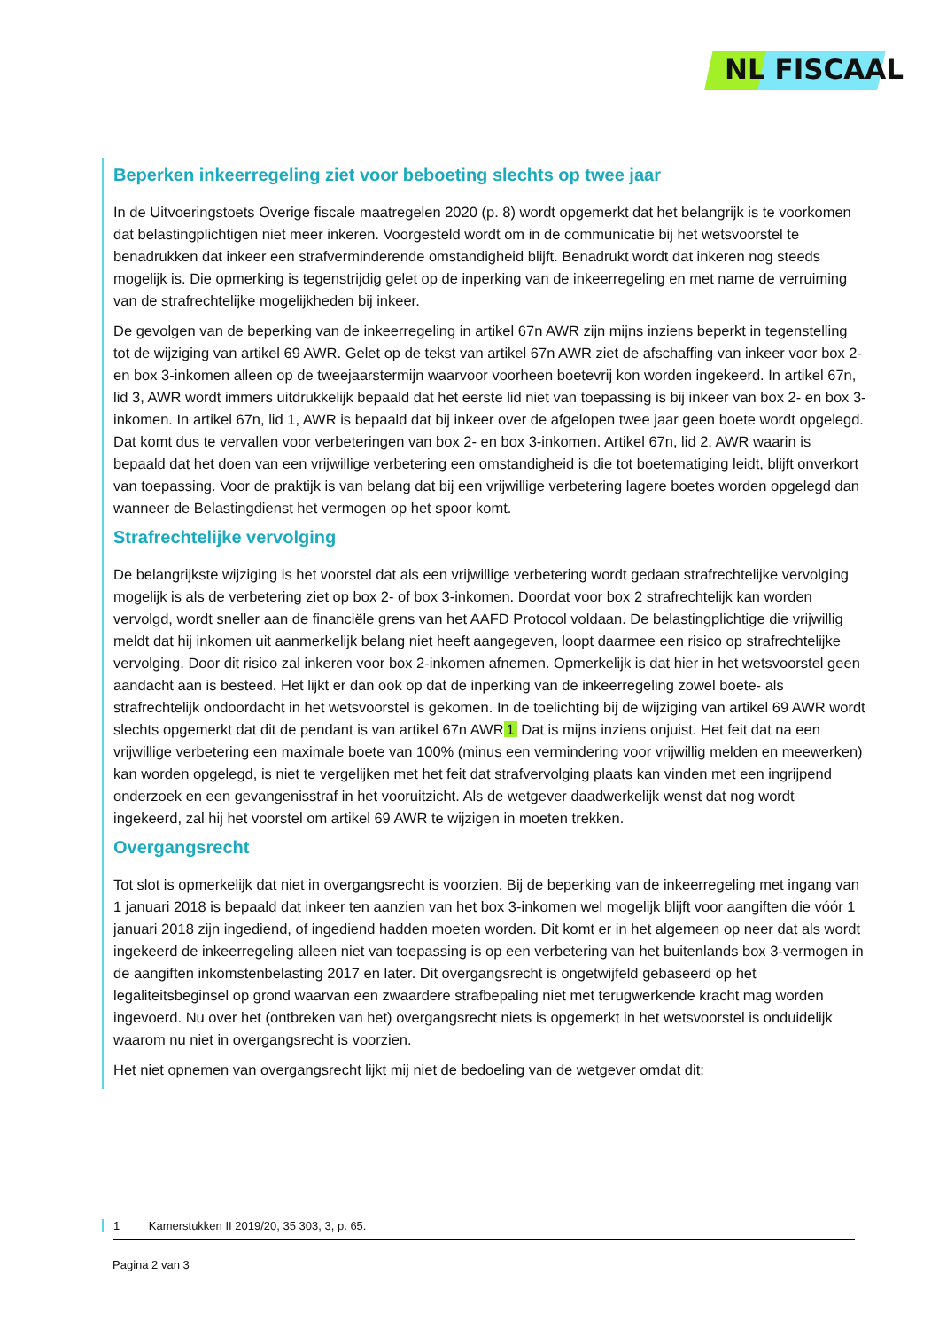NL FISCAAL
Beperken inkeerregeling ziet voor beboeting slechts op twee jaar
In de Uitvoeringstoets Overige fiscale maatregelen 2020 (p. 8) wordt opgemerkt dat het belangrijk is te voorkomen dat belastingplichtigen niet meer inkeren. Voorgesteld wordt om in de communicatie bij het wetsvoorstel te benadrukken dat inkeer een strafverminderende omstandigheid blijft. Benadrukt wordt dat inkeren nog steeds mogelijk is. Die opmerking is tegenstrijdig gelet op de inperking van de inkeerregeling en met name de verruiming van de strafrechtelijke mogelijkheden bij inkeer.
De gevolgen van de beperking van de inkeerregeling in artikel 67n AWR zijn mijns inziens beperkt in tegenstelling tot de wijziging van artikel 69 AWR. Gelet op de tekst van artikel 67n AWR ziet de afschaffing van inkeer voor box 2- en box 3-inkomen alleen op de tweejaarstermijn waarvoor voorheen boetevrij kon worden ingekeerd. In artikel 67n, lid 3, AWR wordt immers uitdrukkelijk bepaald dat het eerste lid niet van toepassing is bij inkeer van box 2- en box 3- inkomen. In artikel 67n, lid 1, AWR is bepaald dat bij inkeer over de afgelopen twee jaar geen boete wordt opgelegd. Dat komt dus te vervallen voor verbeteringen van box 2- en box 3-inkomen. Artikel 67n, lid 2, AWR waarin is bepaald dat het doen van een vrijwillige verbetering een omstandigheid is die tot boetematiging leidt, blijft onverkort van toepassing. Voor de praktijk is van belang dat bij een vrijwillige verbetering lagere boetes worden opgelegd dan wanneer de Belastingdienst het vermogen op het spoor komt.
Strafrechtelijke vervolging
De belangrijkste wijziging is het voorstel dat als een vrijwillige verbetering wordt gedaan strafrechtelijke vervolging mogelijk is als de verbetering ziet op box 2- of box 3-inkomen. Doordat voor box 2 strafrechtelijk kan worden vervolgd, wordt sneller aan de financiële grens van het AAFD Protocol voldaan. De belastingplichtige die vrijwillig meldt dat hij inkomen uit aanmerkelijk belang niet heeft aangegeven, loopt daarmee een risico op strafrechtelijke vervolging. Door dit risico zal inkeren voor box 2-inkomen afnemen. Opmerkelijk is dat hier in het wetsvoorstel geen aandacht aan is besteed. Het lijkt er dan ook op dat de inperking van de inkeerregeling zowel boete- als strafrechtelijk ondoordacht in het wetsvoorstel is gekomen. In de toelichting bij de wijziging van artikel 69 AWR wordt slechts opgemerkt dat dit de pendant is van artikel 67n AWR 1 Dat is mijns inziens onjuist. Het feit dat na een vrijwillige verbetering een maximale boete van 100% (minus een vermindering voor vrijwillig melden en meewerken) kan worden opgelegd, is niet te vergelijken met het feit dat strafvervolging plaats kan vinden met een ingrijpend onderzoek en een gevangenisstraf in het vooruitzicht. Als de wetgever daadwerkelijk wenst dat nog wordt ingekeerd, zal hij het voorstel om artikel 69 AWR te wijzigen in moeten trekken.
Overgangsrecht
Tot slot is opmerkelijk dat niet in overgangsrecht is voorzien. Bij de beperking van de inkeerregeling met ingang van 1 januari 2018 is bepaald dat inkeer ten aanzien van het box 3-inkomen wel mogelijk blijft voor aangiften die vóór 1 januari 2018 zijn ingediend, of ingediend hadden moeten worden. Dit komt er in het algemeen op neer dat als wordt ingekeerd de inkeerregeling alleen niet van toepassing is op een verbetering van het buitenlands box 3-vermogen in de aangiften inkomstenbelasting 2017 en later. Dit overgangsrecht is ongetwijfeld gebaseerd op het legaliteitsbeginsel op grond waarvan een zwaardere strafbepaling niet met terugwerkende kracht mag worden ingevoerd. Nu over het (ontbreken van het) overgangsrecht niets is opgemerkt in het wetsvoorstel is onduidelijk waarom nu niet in overgangsrecht is voorzien.
Het niet opnemen van overgangsrecht lijkt mij niet de bedoeling van de wetgever omdat dit:
1 Kamerstukken II 2019/20, 35 303, 3, p. 65.
Pagina 2 van 3